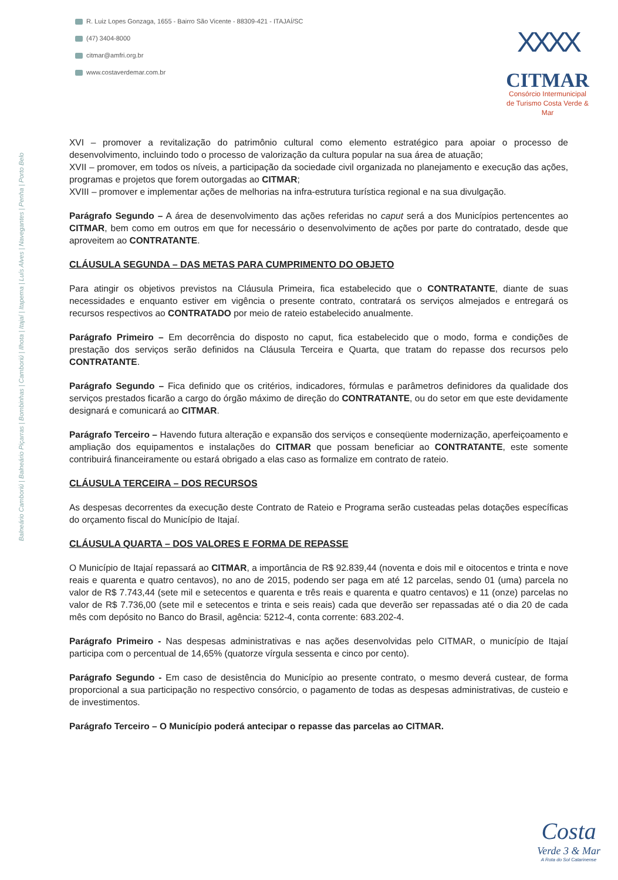R. Luiz Lopes Gonzaga, 1655 - Bairro São Vicente - 88309-421 - ITAJAÍ/SC
(47) 3404-8000
citmar@amfri.org.br
www.costaverdemar.com.br
XXXX
CITMAR
Consórcio Intermunicipal
de Turismo Costa Verde & Mar
Balneário Camboriú | Balneário Piçarras | Bombinhas | Camboriú | Ilhota | Itajaí | Itapema | Luís Alves | Navegantes | Penha | Porto Belo
XVI – promover a revitalização do patrimônio cultural como elemento estratégico para apoiar o processo de desenvolvimento, incluindo todo o processo de valorização da cultura popular na sua área de atuação;
XVII – promover, em todos os níveis, a participação da sociedade civil organizada no planejamento e execução das ações, programas e projetos que forem outorgadas ao CITMAR;
XVIII – promover e implementar ações de melhorias na infra-estrutura turística regional e na sua divulgação.
Parágrafo Segundo – A área de desenvolvimento das ações referidas no caput será a dos Municípios pertencentes ao CITMAR, bem como em outros em que for necessário o desenvolvimento de ações por parte do contratado, desde que aproveitem ao CONTRATANTE.
CLÁUSULA SEGUNDA – DAS METAS PARA CUMPRIMENTO DO OBJETO
Para atingir os objetivos previstos na Cláusula Primeira, fica estabelecido que o CONTRATANTE, diante de suas necessidades e enquanto estiver em vigência o presente contrato, contratará os serviços almejados e entregará os recursos respectivos ao CONTRATADO por meio de rateio estabelecido anualmente.
Parágrafo Primeiro – Em decorrência do disposto no caput, fica estabelecido que o modo, forma e condições de prestação dos serviços serão definidos na Cláusula Terceira e Quarta, que tratam do repasse dos recursos pelo CONTRATANTE.
Parágrafo Segundo – Fica definido que os critérios, indicadores, fórmulas e parâmetros definidores da qualidade dos serviços prestados ficarão a cargo do órgão máximo de direção do CONTRATANTE, ou do setor em que este devidamente designará e comunicará ao CITMAR.
Parágrafo Terceiro – Havendo futura alteração e expansão dos serviços e conseqüente modernização, aperfeiçoamento e ampliação dos equipamentos e instalações do CITMAR que possam beneficiar ao CONTRATANTE, este somente contribuirá financeiramente ou estará obrigado a elas caso as formalize em contrato de rateio.
CLÁUSULA TERCEIRA – DOS RECURSOS
As despesas decorrentes da execução deste Contrato de Rateio e Programa serão custeadas pelas dotações específicas do orçamento fiscal do Município de Itajaí.
CLÁUSULA QUARTA – DOS VALORES E FORMA DE REPASSE
O Município de Itajaí repassará ao CITMAR, a importância de R$ 92.839,44 (noventa e dois mil e oitocentos e trinta e nove reais e quarenta e quatro centavos), no ano de 2015, podendo ser paga em até 12 parcelas, sendo 01 (uma) parcela no valor de R$ 7.743,44 (sete mil e setecentos e quarenta e três reais e quarenta e quatro centavos) e 11 (onze) parcelas no valor de R$ 7.736,00 (sete mil e setecentos e trinta e seis reais) cada que deverão ser repassadas até o dia 20 de cada mês com depósito no Banco do Brasil, agência: 5212-4, conta corrente: 683.202-4.
Parágrafo Primeiro - Nas despesas administrativas e nas ações desenvolvidas pelo CITMAR, o município de Itajaí participa com o percentual de 14,65% (quatorze vírgula sessenta e cinco por cento).
Parágrafo Segundo - Em caso de desistência do Município ao presente contrato, o mesmo deverá custear, de forma proporcional a sua participação no respectivo consórcio, o pagamento de todas as despesas administrativas, de custeio e de investimentos.
Parágrafo Terceiro – O Município poderá antecipar o repasse das parcelas ao CITMAR.
Costa
Verde 3 & Mar
A Rota do Sol Catarinense